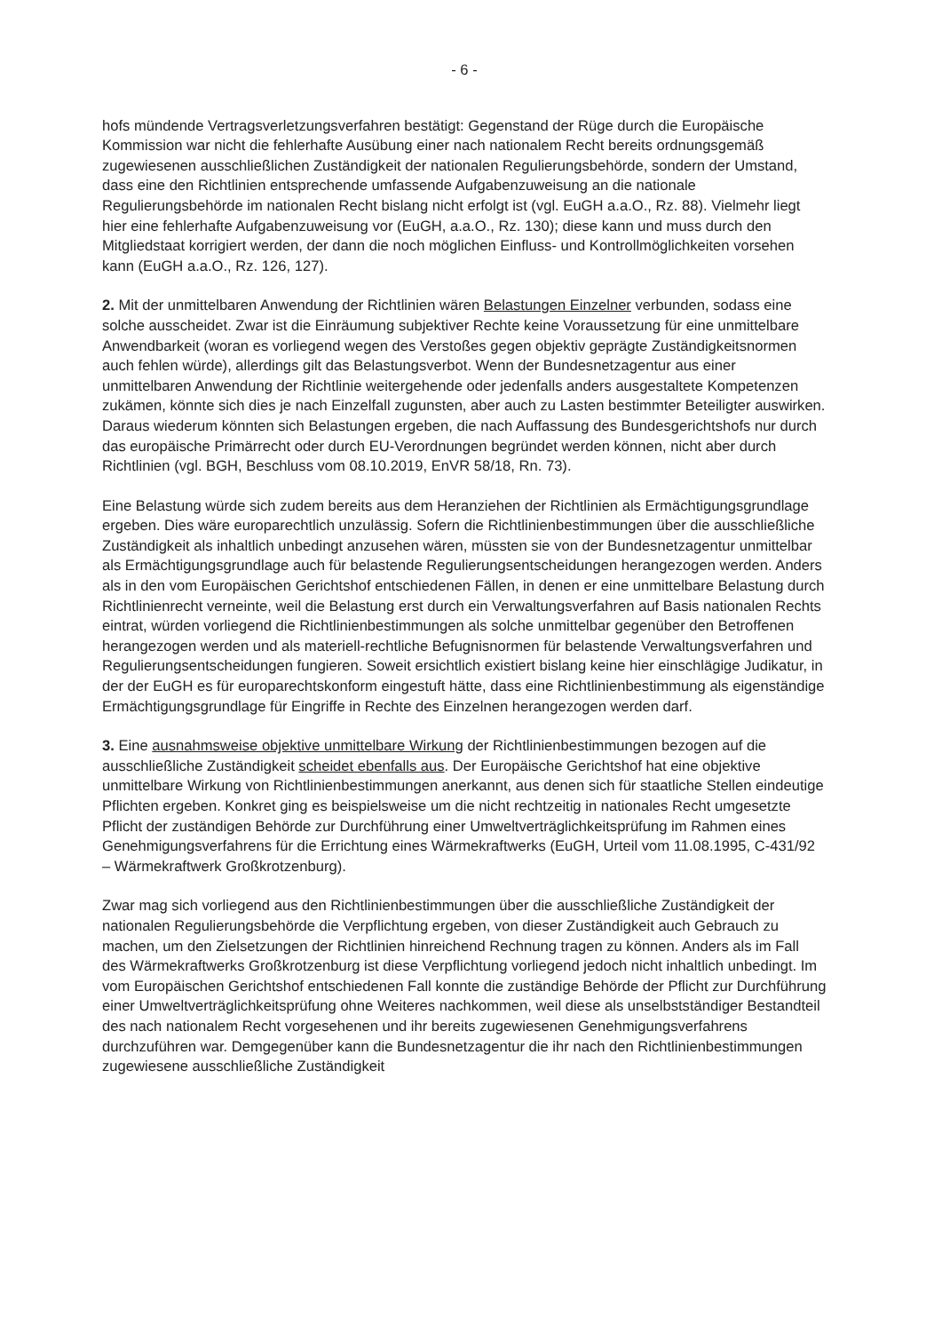- 6 -
hofs mündende Vertragsverletzungsverfahren bestätigt: Gegenstand der Rüge durch die Europäische Kommission war nicht die fehlerhafte Ausübung einer nach nationalem Recht bereits ordnungsgemäß zugewiesenen ausschließlichen Zuständigkeit der nationalen Regulierungsbehörde, sondern der Umstand, dass eine den Richtlinien entsprechende umfassende Aufgabenzuweisung an die nationale Regulierungsbehörde im nationalen Recht bislang nicht erfolgt ist (vgl. EuGH a.a.O., Rz. 88). Vielmehr liegt hier eine fehlerhafte Aufgabenzuweisung vor (EuGH, a.a.O., Rz. 130); diese kann und muss durch den Mitgliedstaat korrigiert werden, der dann die noch möglichen Einfluss- und Kontrollmöglichkeiten vorsehen kann (EuGH a.a.O., Rz. 126, 127).
2. Mit der unmittelbaren Anwendung der Richtlinien wären Belastungen Einzelner verbunden, sodass eine solche ausscheidet. Zwar ist die Einräumung subjektiver Rechte keine Voraussetzung für eine unmittelbare Anwendbarkeit (woran es vorliegend wegen des Verstoßes gegen objektiv geprägte Zuständigkeitsnormen auch fehlen würde), allerdings gilt das Belastungsverbot. Wenn der Bundesnetzagentur aus einer unmittelbaren Anwendung der Richtlinie weitergehende oder jedenfalls anders ausgestaltete Kompetenzen zukämen, könnte sich dies je nach Einzelfall zugunsten, aber auch zu Lasten bestimmter Beteiligter auswirken. Daraus wiederum könnten sich Belastungen ergeben, die nach Auffassung des Bundesgerichtshofs nur durch das europäische Primärrecht oder durch EU-Verordnungen begründet werden können, nicht aber durch Richtlinien (vgl. BGH, Beschluss vom 08.10.2019, EnVR 58/18, Rn. 73).
Eine Belastung würde sich zudem bereits aus dem Heranziehen der Richtlinien als Ermächtigungsgrundlage ergeben. Dies wäre europarechtlich unzulässig. Sofern die Richtlinienbestimmungen über die ausschließliche Zuständigkeit als inhaltlich unbedingt anzusehen wären, müssten sie von der Bundesnetzagentur unmittelbar als Ermächtigungsgrundlage auch für belastende Regulierungsentscheidungen herangezogen werden. Anders als in den vom Europäischen Gerichtshof entschiedenen Fällen, in denen er eine unmittelbare Belastung durch Richtlinienrecht verneinte, weil die Belastung erst durch ein Verwaltungsverfahren auf Basis nationalen Rechts eintrat, würden vorliegend die Richtlinienbestimmungen als solche unmittelbar gegenüber den Betroffenen herangezogen werden und als materiell-rechtliche Befugnisnormen für belastende Verwaltungsverfahren und Regulierungsentscheidungen fungieren. Soweit ersichtlich existiert bislang keine hier einschlägige Judikatur, in der der EuGH es für europarechtskonform eingestuft hätte, dass eine Richtlinienbestimmung als eigenständige Ermächtigungsgrundlage für Eingriffe in Rechte des Einzelnen herangezogen werden darf.
3. Eine ausnahmsweise objektive unmittelbare Wirkung der Richtlinienbestimmungen bezogen auf die ausschließliche Zuständigkeit scheidet ebenfalls aus. Der Europäische Gerichtshof hat eine objektive unmittelbare Wirkung von Richtlinienbestimmungen anerkannt, aus denen sich für staatliche Stellen eindeutige Pflichten ergeben. Konkret ging es beispielsweise um die nicht rechtzeitig in nationales Recht umgesetzte Pflicht der zuständigen Behörde zur Durchführung einer Umweltverträglichkeitsprüfung im Rahmen eines Genehmigungsverfahrens für die Errichtung eines Wärmekraftwerks (EuGH, Urteil vom 11.08.1995, C-431/92 – Wärmekraftwerk Großkrotzenburg).
Zwar mag sich vorliegend aus den Richtlinienbestimmungen über die ausschließliche Zuständigkeit der nationalen Regulierungsbehörde die Verpflichtung ergeben, von dieser Zuständigkeit auch Gebrauch zu machen, um den Zielsetzungen der Richtlinien hinreichend Rechnung tragen zu können. Anders als im Fall des Wärmekraftwerks Großkrotzenburg ist diese Verpflichtung vorliegend jedoch nicht inhaltlich unbedingt. Im vom Europäischen Gerichtshof entschiedenen Fall konnte die zuständige Behörde der Pflicht zur Durchführung einer Umweltverträglichkeitsprüfung ohne Weiteres nachkommen, weil diese als unselbstständiger Bestandteil des nach nationalem Recht vorgesehenen und ihr bereits zugewiesenen Genehmigungsverfahrens durchzuführen war. Demgegenüber kann die Bundesnetzagentur die ihr nach den Richtlinienbestimmungen zugewiesene ausschließliche Zuständigkeit